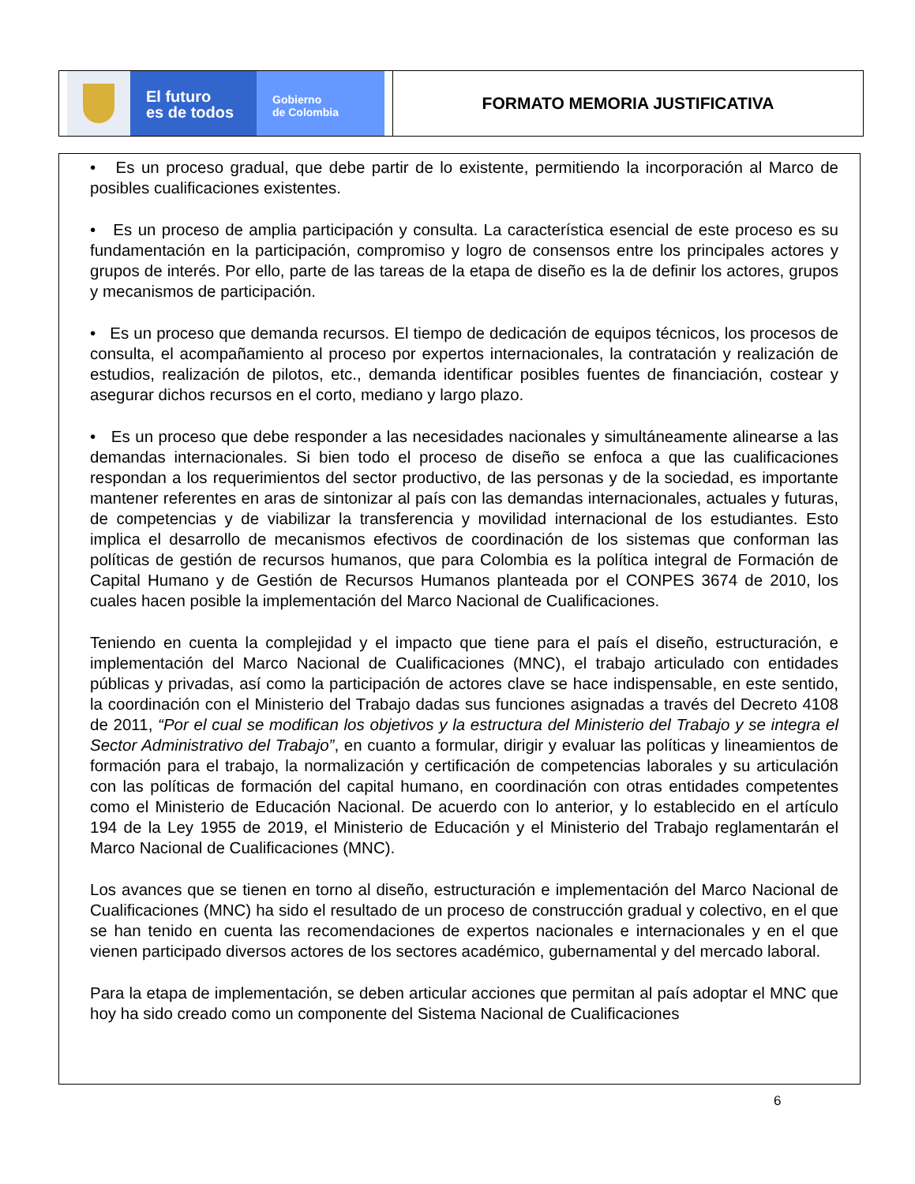El futuro
es de todos
Gobierno
de Colombia
FORMATO MEMORIA JUSTIFICATIVA
• Es un proceso gradual, que debe partir de lo existente, permitiendo la incorporación al Marco de posibles cualificaciones existentes.
• Es un proceso de amplia participación y consulta. La característica esencial de este proceso es su fundamentación en la participación, compromiso y logro de consensos entre los principales actores y grupos de interés. Por ello, parte de las tareas de la etapa de diseño es la de definir los actores, grupos y mecanismos de participación.
• Es un proceso que demanda recursos. El tiempo de dedicación de equipos técnicos, los procesos de consulta, el acompañamiento al proceso por expertos internacionales, la contratación y realización de estudios, realización de pilotos, etc., demanda identificar posibles fuentes de financiación, costear y asegurar dichos recursos en el corto, mediano y largo plazo.
• Es un proceso que debe responder a las necesidades nacionales y simultáneamente alinearse a las demandas internacionales. Si bien todo el proceso de diseño se enfoca a que las cualificaciones respondan a los requerimientos del sector productivo, de las personas y de la sociedad, es importante mantener referentes en aras de sintonizar al país con las demandas internacionales, actuales y futuras, de competencias y de viabilizar la transferencia y movilidad internacional de los estudiantes. Esto implica el desarrollo de mecanismos efectivos de coordinación de los sistemas que conforman las políticas de gestión de recursos humanos, que para Colombia es la política integral de Formación de Capital Humano y de Gestión de Recursos Humanos planteada por el CONPES 3674 de 2010, los cuales hacen posible la implementación del Marco Nacional de Cualificaciones.
Teniendo en cuenta la complejidad y el impacto que tiene para el país el diseño, estructuración, e implementación del Marco Nacional de Cualificaciones (MNC), el trabajo articulado con entidades públicas y privadas, así como la participación de actores clave se hace indispensable, en este sentido, la coordinación con el Ministerio del Trabajo dadas sus funciones asignadas a través del Decreto 4108 de 2011, “Por el cual se modifican los objetivos y la estructura del Ministerio del Trabajo y se integra el Sector Administrativo del Trabajo”, en cuanto a formular, dirigir y evaluar las políticas y lineamientos de formación para el trabajo, la normalización y certificación de competencias laborales y su articulación con las políticas de formación del capital humano, en coordinación con otras entidades competentes como el Ministerio de Educación Nacional. De acuerdo con lo anterior, y lo establecido en el artículo 194 de la Ley 1955 de 2019, el Ministerio de Educación y el Ministerio del Trabajo reglamentarán el Marco Nacional de Cualificaciones (MNC).
Los avances que se tienen en torno al diseño, estructuración e implementación del Marco Nacional de Cualificaciones (MNC) ha sido el resultado de un proceso de construcción gradual y colectivo, en el que se han tenido en cuenta las recomendaciones de expertos nacionales e internacionales y en el que vienen participado diversos actores de los sectores académico, gubernamental y del mercado laboral.
Para la etapa de implementación, se deben articular acciones que permitan al país adoptar el MNC que hoy ha sido creado como un componente del Sistema Nacional de Cualificaciones
6